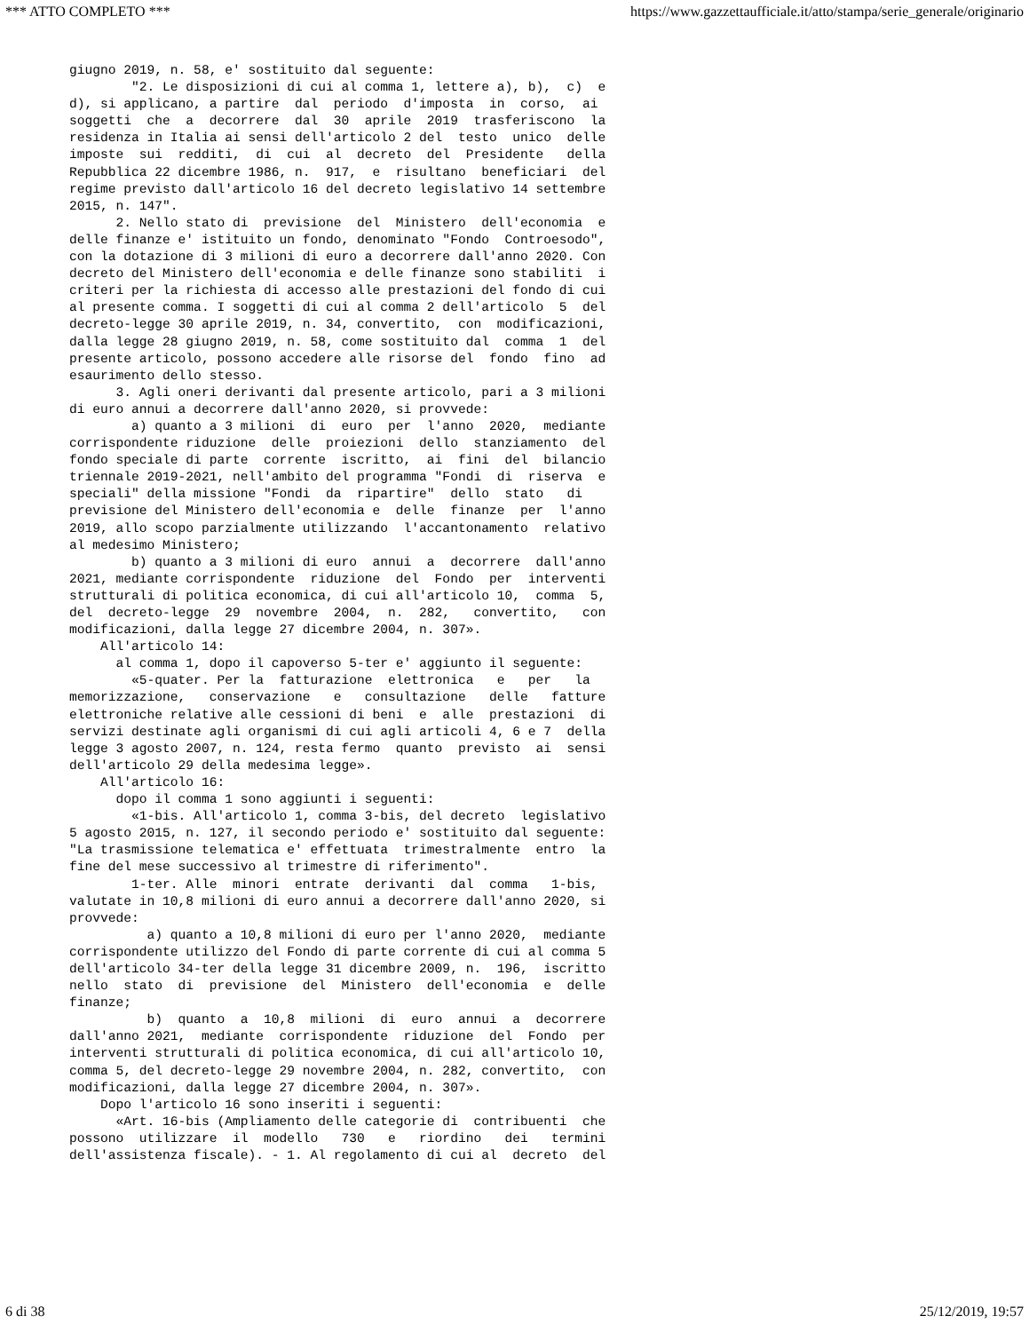*** ATTO COMPLETO *** https://www.gazzettaufficiale.it/atto/stampa/serie_generale/originario
giugno 2019, n. 58, e' sostituito dal seguente:
        "2. Le disposizioni di cui al comma 1, lettere a), b),  c)  e
d), si applicano, a partire  dal  periodo  d'imposta  in  corso,  ai
soggetti  che  a  decorrere  dal  30  aprile  2019  trasferiscono  la
residenza in Italia ai sensi dell'articolo 2 del  testo  unico  delle
imposte  sui  redditi,  di  cui  al  decreto  del  Presidente   della
Repubblica 22 dicembre 1986, n.  917,  e  risultano  beneficiari  del
regime previsto dall'articolo 16 del decreto legislativo 14 settembre
2015, n. 147".
      2. Nello stato di  previsione  del  Ministero  dell'economia  e
delle finanze e' istituito un fondo, denominato "Fondo  Controesodo",
con la dotazione di 3 milioni di euro a decorrere dall'anno 2020. Con
decreto del Ministero dell'economia e delle finanze sono stabiliti  i
criteri per la richiesta di accesso alle prestazioni del fondo di cui
al presente comma. I soggetti di cui al comma 2 dell'articolo  5  del
decreto-legge 30 aprile 2019, n. 34, convertito,  con  modificazioni,
dalla legge 28 giugno 2019, n. 58, come sostituito dal  comma  1  del
presente articolo, possono accedere alle risorse del  fondo  fino  ad
esaurimento dello stesso.
      3. Agli oneri derivanti dal presente articolo, pari a 3 milioni
di euro annui a decorrere dall'anno 2020, si provvede:
        a) quanto a 3 milioni  di  euro  per  l'anno  2020,  mediante
corrispondente riduzione  delle  proiezioni  dello  stanziamento  del
fondo speciale di parte  corrente  iscritto,  ai  fini  del  bilancio
triennale 2019-2021, nell'ambito del programma "Fondi  di  riserva  e
speciali" della missione "Fondi  da  ripartire"  dello  stato   di
previsione del Ministero dell'economia e  delle  finanze  per  l'anno
2019, allo scopo parzialmente utilizzando  l'accantonamento  relativo
al medesimo Ministero;
        b) quanto a 3 milioni di euro  annui  a  decorrere  dall'anno
2021, mediante corrispondente  riduzione  del  Fondo  per  interventi
strutturali di politica economica, di cui all'articolo 10,  comma  5,
del  decreto-legge  29  novembre  2004,  n.  282,   convertito,   con
modificazioni, dalla legge 27 dicembre 2004, n. 307».
    All'articolo 14:
      al comma 1, dopo il capoverso 5-ter e' aggiunto il seguente:
        «5-quater. Per la  fatturazione  elettronica   e   per   la
memorizzazione,   conservazione   e   consultazione   delle   fatture
elettroniche relative alle cessioni di beni  e  alle  prestazioni  di
servizi destinate agli organismi di cui agli articoli 4, 6 e 7  della
legge 3 agosto 2007, n. 124, resta fermo  quanto  previsto  ai  sensi
dell'articolo 29 della medesima legge».
    All'articolo 16:
      dopo il comma 1 sono aggiunti i seguenti:
        «1-bis. All'articolo 1, comma 3-bis, del decreto  legislativo
5 agosto 2015, n. 127, il secondo periodo e' sostituito dal seguente:
"La trasmissione telematica e' effettuata  trimestralmente  entro  la
fine del mese successivo al trimestre di riferimento".
        1-ter. Alle  minori  entrate  derivanti  dal  comma   1-bis,
valutate in 10,8 milioni di euro annui a decorrere dall'anno 2020, si
provvede:
          a) quanto a 10,8 milioni di euro per l'anno 2020,  mediante
corrispondente utilizzo del Fondo di parte corrente di cui al comma 5
dell'articolo 34-ter della legge 31 dicembre 2009, n.  196,  iscritto
nello  stato  di  previsione  del  Ministero  dell'economia  e  delle
finanze;
          b)  quanto  a  10,8  milioni  di  euro  annui  a  decorrere
dall'anno 2021,  mediante  corrispondente  riduzione  del  Fondo  per
interventi strutturali di politica economica, di cui all'articolo 10,
comma 5, del decreto-legge 29 novembre 2004, n. 282, convertito,  con
modificazioni, dalla legge 27 dicembre 2004, n. 307».
    Dopo l'articolo 16 sono inseriti i seguenti:
      «Art. 16-bis (Ampliamento delle categorie di  contribuenti  che
possono  utilizzare  il  modello   730   e   riordino   dei   termini
dell'assistenza fiscale). - 1. Al regolamento di cui al  decreto  del
6 di 38 25/12/2019, 19:57